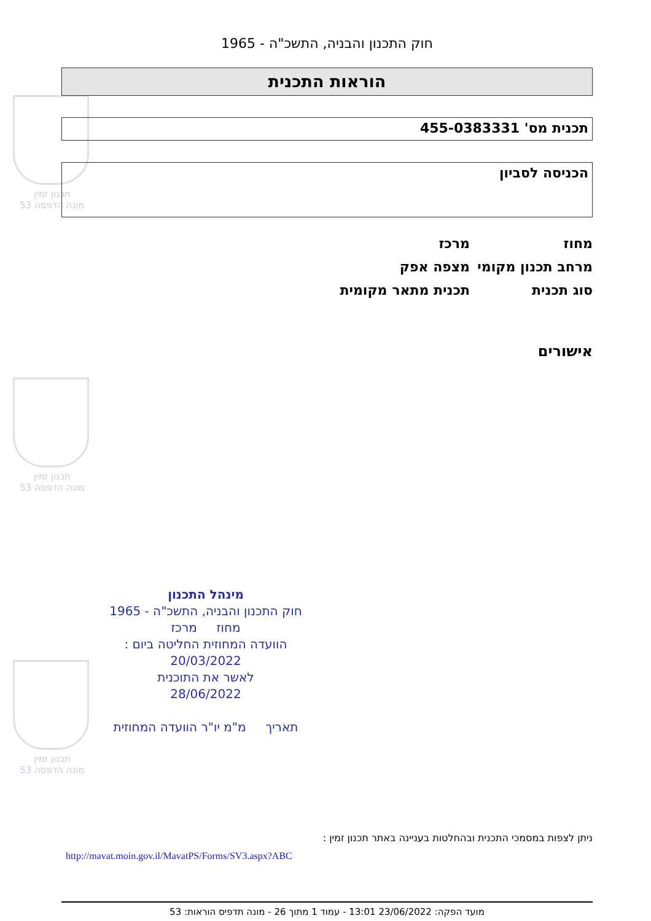תכנון זמין
מונה הדפסה 53
תכנון זמין
מונה הדפסה 53
תכנון זמין
מונה הדפסה 53
חוק התכנון והבניה, התשכ"ה - 1965
הוראות התכנית
תכנית מס' 455-0383331
הכניסה לסביון
מחוז מרכז
מרחב תכנון מקומי מצפה אפק
סוג תכנית תכנית מתאר מקומית
אישורים
מינהל התכנון
חוק התכנון והבניה, התשכ"ה - 1965
מחוז מרכז
הוועדה המחוזית החליטה ביום :
20/03/2022
לאשר את התוכנית
28/06/2022
תאריך מ"מ יו"ר הוועדה המחוזית
ניתן לצפות במסמכי התכנית ובהחלטות בעניינה באתר תכנון זמין :
http://mavat.moin.gov.il/MavatPS/Forms/SV3.aspx?ABC
מועד הפקה: 23/06/2022 13:01 - עמוד 1 מתוך 26 - מונה תדפיס הוראות: 53